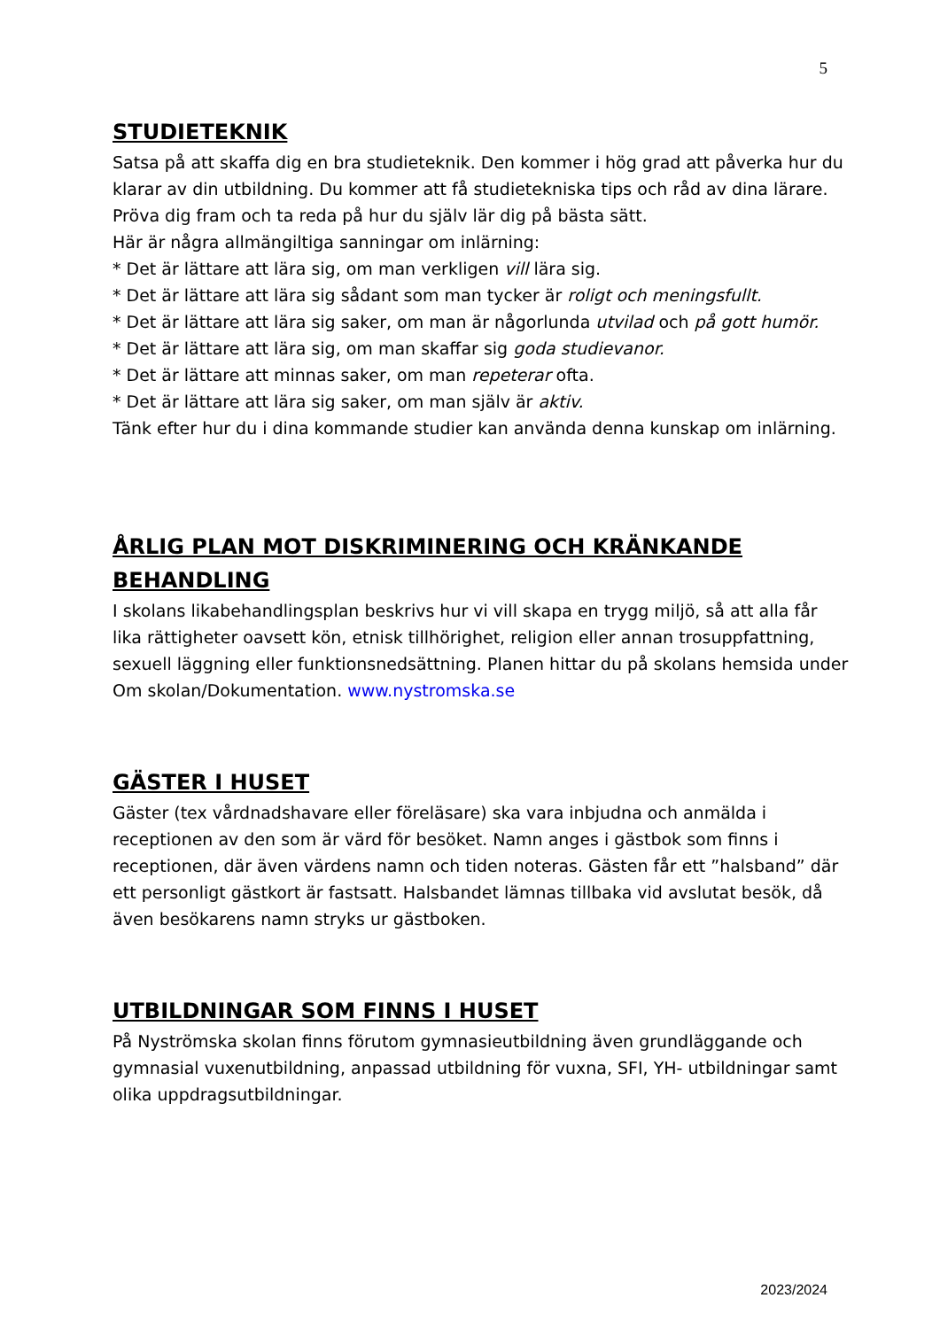5
STUDIETEKNIK
Satsa på att skaffa dig en bra studieteknik. Den kommer i hög grad att påverka hur du klarar av din utbildning. Du kommer att få studietekniska tips och råd av dina lärare. Pröva dig fram och ta reda på hur du själv lär dig på bästa sätt.
Här är några allmängiltiga sanningar om inlärning:
* Det är lättare att lära sig, om man verkligen vill lära sig.
* Det är lättare att lära sig sådant som man tycker är roligt och meningsfullt.
* Det är lättare att lära sig saker, om man är någorlunda utvilad och på gott humör.
* Det är lättare att lära sig, om man skaffar sig goda studievanor.
* Det är lättare att minnas saker, om man repeterar ofta.
* Det är lättare att lära sig saker, om man själv är aktiv.
Tänk efter hur du i dina kommande studier kan använda denna kunskap om inlärning.
ÅRLIG PLAN MOT DISKRIMINERING OCH KRÄNKANDE BEHANDLING
I skolans likabehandlingsplan beskrivs hur vi vill skapa en trygg miljö, så att alla får lika rättigheter oavsett kön, etnisk tillhörighet, religion eller annan trosuppfattning, sexuell läggning eller funktionsnedsättning. Planen hittar du på skolans hemsida under Om skolan/Dokumentation. www.nystromska.se
GÄSTER I HUSET
Gäster (tex vårdnadshavare eller föreläsare) ska vara inbjudna och anmälda i receptionen av den som är värd för besöket. Namn anges i gästbok som finns i receptionen, där även värdens namn och tiden noteras. Gästen får ett ”halsband” där ett personligt gästkort är fastsatt. Halsbandet lämnas tillbaka vid avslutat besök, då även besökarens namn stryks ur gästboken.
UTBILDNINGAR SOM FINNS I HUSET
På Nyströmska skolan finns förutom gymnasieutbildning även grundläggande och gymnasial vuxenutbildning, anpassad utbildning för vuxna, SFI, YH- utbildningar samt olika uppdragsutbildningar.
2023/2024